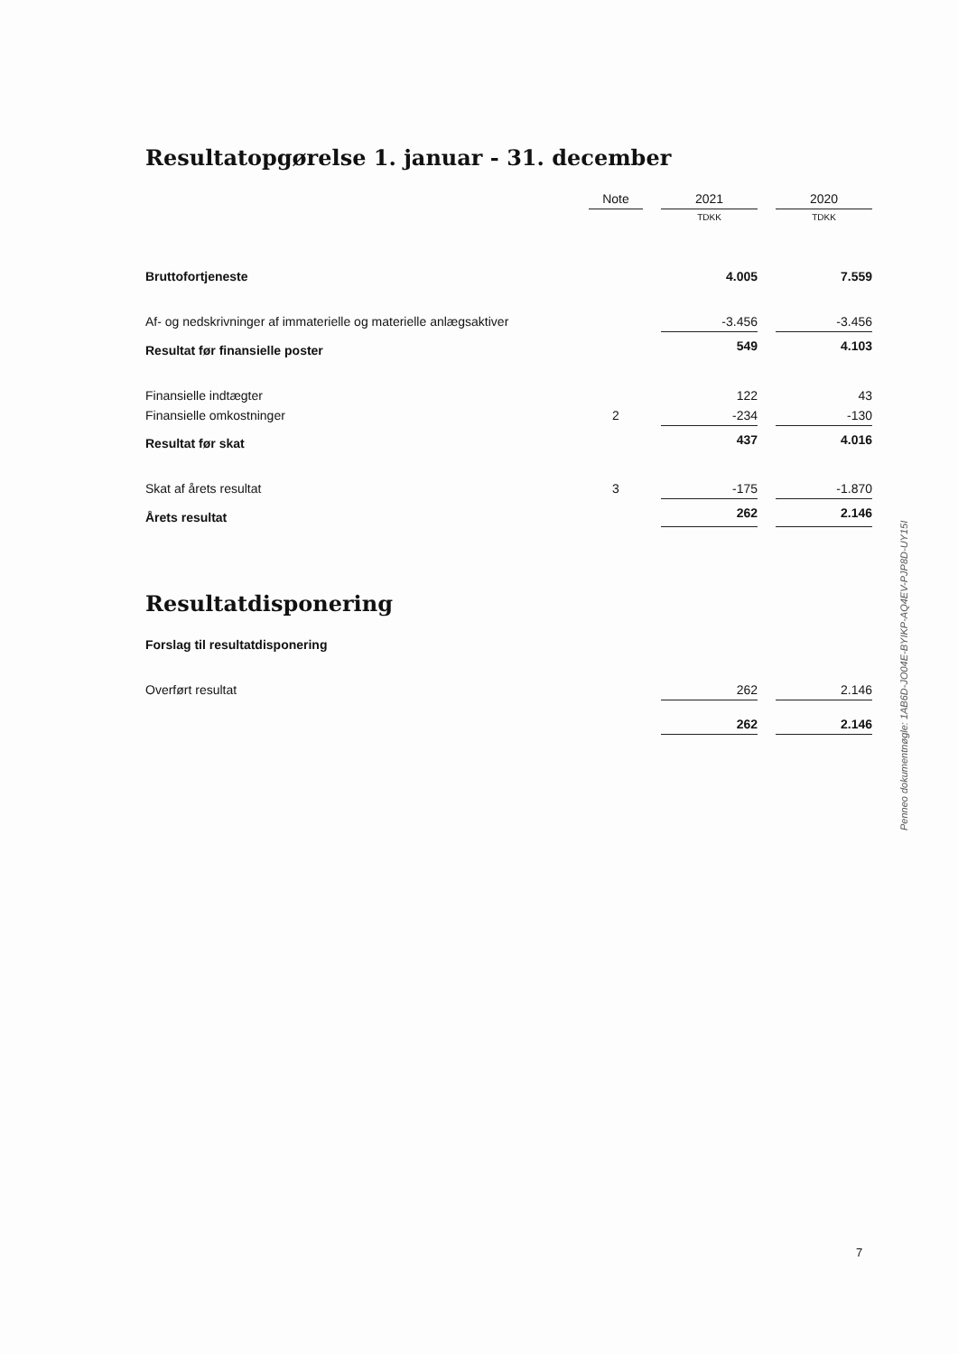Resultatopgørelse 1. januar - 31. december
| | Note | | 2021 | | 2020 |
| --- | --- | --- | --- | --- | --- |
| | | | TDKK | | TDKK |
| Bruttofortjeneste | | | 4.005 | | 7.559 |
| Af- og nedskrivninger af immaterielle og materielle anlægsaktiver | | | -3.456 | | -3.456 |
| Resultat før finansielle poster | | | 549 | | 4.103 |
| Finansielle indtægter | | | 122 | | 43 |
| Finansielle omkostninger | 2 | | -234 | | -130 |
| Resultat før skat | | | 437 | | 4.016 |
| Skat af årets resultat | 3 | | -175 | | -1.870 |
| Årets resultat | | | 262 | | 2.146 |
Resultatdisponering
| Forslag til resultatdisponering | | | | | |
| Overført resultat | | | 262 | | 2.146 |
| | | | 262 | | 2.146 |
Penneo dokumentnøgle: 1AB6D-JO04E-BYIKP-AQ4EV-PJP8D-UY15I
7